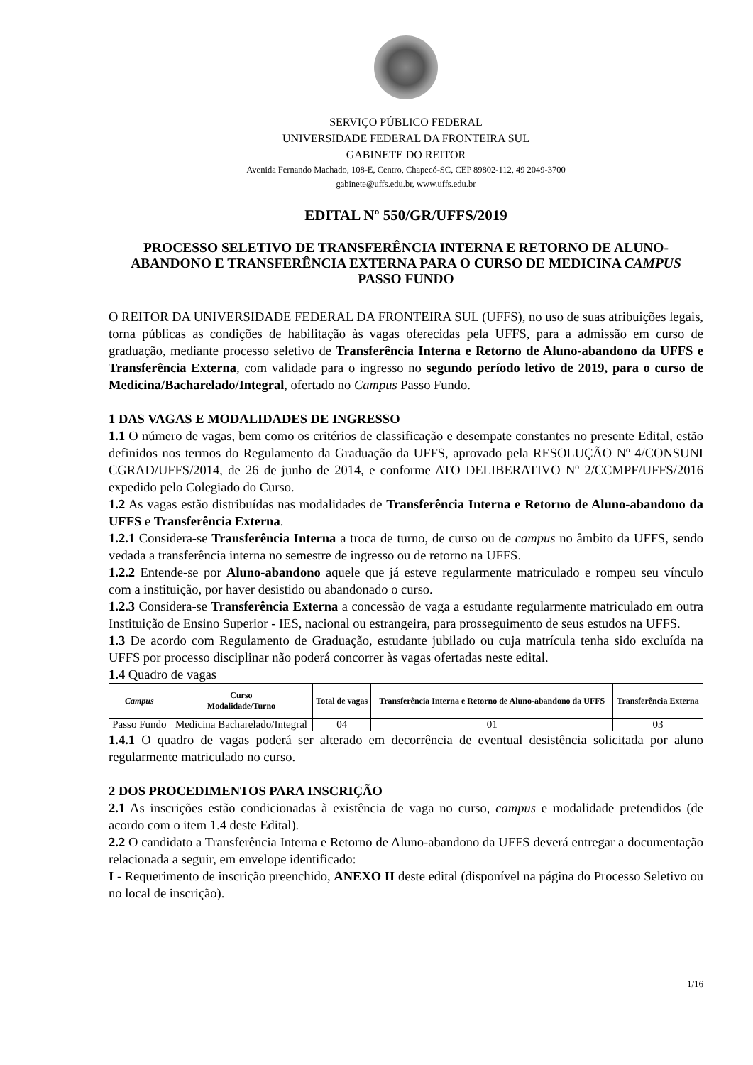SERVIÇO PÚBLICO FEDERAL
UNIVERSIDADE FEDERAL DA FRONTEIRA SUL
GABINETE DO REITOR
Avenida Fernando Machado, 108-E, Centro, Chapecó-SC, CEP 89802-112, 49 2049-3700
gabinete@uffs.edu.br, www.uffs.edu.br
EDITAL Nº 550/GR/UFFS/2019
PROCESSO SELETIVO DE TRANSFERÊNCIA INTERNA E RETORNO DE ALUNO-ABANDONO E TRANSFERÊNCIA EXTERNA PARA O CURSO DE MEDICINA CAMPUS PASSO FUNDO
O REITOR DA UNIVERSIDADE FEDERAL DA FRONTEIRA SUL (UFFS), no uso de suas atribuições legais, torna públicas as condições de habilitação às vagas oferecidas pela UFFS, para a admissão em curso de graduação, mediante processo seletivo de Transferência Interna e Retorno de Aluno-abandono da UFFS e Transferência Externa, com validade para o ingresso no segundo período letivo de 2019, para o curso de Medicina/Bacharelado/Integral, ofertado no Campus Passo Fundo.
1 DAS VAGAS E MODALIDADES DE INGRESSO
1.1 O número de vagas, bem como os critérios de classificação e desempate constantes no presente Edital, estão definidos nos termos do Regulamento da Graduação da UFFS, aprovado pela RESOLUÇÃO Nº 4/CONSUNI CGRAD/UFFS/2014, de 26 de junho de 2014, e conforme ATO DELIBERATIVO Nº 2/CCMPF/UFFS/2016 expedido pelo Colegiado do Curso.
1.2 As vagas estão distribuídas nas modalidades de Transferência Interna e Retorno de Aluno-abandono da UFFS e Transferência Externa.
1.2.1 Considera-se Transferência Interna a troca de turno, de curso ou de campus no âmbito da UFFS, sendo vedada a transferência interna no semestre de ingresso ou de retorno na UFFS.
1.2.2 Entende-se por Aluno-abandono aquele que já esteve regularmente matriculado e rompeu seu vínculo com a instituição, por haver desistido ou abandonado o curso.
1.2.3 Considera-se Transferência Externa a concessão de vaga a estudante regularmente matriculado em outra Instituição de Ensino Superior - IES, nacional ou estrangeira, para prosseguimento de seus estudos na UFFS.
1.3 De acordo com Regulamento de Graduação, estudante jubilado ou cuja matrícula tenha sido excluída na UFFS por processo disciplinar não poderá concorrer às vagas ofertadas neste edital.
1.4 Quadro de vagas
| Campus | Curso Modalidade/Turno | Total de vagas | Transferência Interna e Retorno de Aluno-abandono da UFFS | Transferência Externa |
| --- | --- | --- | --- | --- |
| Passo Fundo | Medicina Bacharelado/Integral | 04 | 01 | 03 |
1.4.1 O quadro de vagas poderá ser alterado em decorrência de eventual desistência solicitada por aluno regularmente matriculado no curso.
2 DOS PROCEDIMENTOS PARA INSCRIÇÃO
2.1 As inscrições estão condicionadas à existência de vaga no curso, campus e modalidade pretendidos (de acordo com o item 1.4 deste Edital).
2.2 O candidato a Transferência Interna e Retorno de Aluno-abandono da UFFS deverá entregar a documentação relacionada a seguir, em envelope identificado:
I - Requerimento de inscrição preenchido, ANEXO II deste edital (disponível na página do Processo Seletivo ou no local de inscrição).
1/16